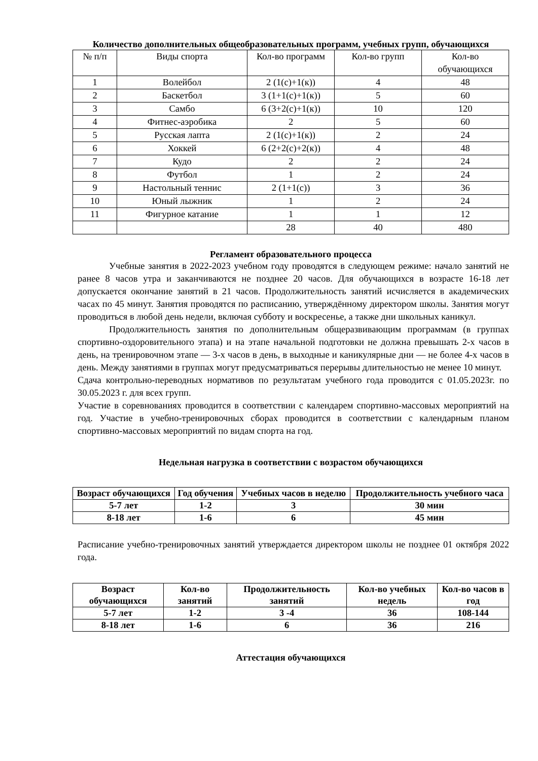Количество дополнительных общеобразовательных программ, учебных групп, обучающихся
| № п/п | Виды спорта | Кол-во программ | Кол-во групп | Кол-во обучающихся |
| --- | --- | --- | --- | --- |
| 1 | Волейбол | 2 (1(с)+1(к)) | 4 | 48 |
| 2 | Баскетбол | 3 (1+1(с)+1(к)) | 5 | 60 |
| 3 | Самбо | 6 (3+2(с)+1(к)) | 10 | 120 |
| 4 | Фитнес-аэробика | 2 | 5 | 60 |
| 5 | Русская лапта | 2 (1(с)+1(к)) | 2 | 24 |
| 6 | Хоккей | 6 (2+2(с)+2(к)) | 4 | 48 |
| 7 | Кудо | 2 | 2 | 24 |
| 8 | Футбол | 1 | 2 | 24 |
| 9 | Настольный теннис | 2 (1+1(с)) | 3 | 36 |
| 10 | Юный лыжник | 1 | 2 | 24 |
| 11 | Фигурное катание | 1 | 1 | 12 |
| | | 28 | 40 | 480 |
Регламент образовательного процесса
Учебные занятия в 2022-2023 учебном году проводятся в следующем режиме: начало занятий не ранее 8 часов утра и заканчиваются не позднее 20 часов. Для обучающихся в возрасте 16-18 лет допускается окончание занятий в 21 часов. Продолжительность занятий исчисляется в академических часах по 45 минут. Занятия проводятся по расписанию, утверждённому директором школы. Занятия могут проводиться в любой день недели, включая субботу и воскресенье, а также дни школьных каникул.
Продолжительность занятия по дополнительным общеразвивающим программам (в группах спортивно-оздоровительного этапа) и на этапе начальной подготовки не должна превышать 2-х часов в день, на тренировочном этапе — 3-х часов в день, в выходные и каникулярные дни — не более 4-х часов в день. Между занятиями в группах могут предусматриваться перерывы длительностью не менее 10 минут.
Сдача контрольно-переводных нормативов по результатам учебного года проводится с 01.05.2023г. по 30.05.2023 г. для всех групп.
Участие в соревнованиях проводится в соответствии с календарем спортивно-массовых мероприятий на год. Участие в учебно-тренировочных сборах проводится в соответствии с календарным планом спортивно-массовых мероприятий по видам спорта на год.
Недельная нагрузка в соответствии с возрастом обучающихся
| Возраст обучающихся | Год обучения | Учебных часов в неделю | Продолжительность учебного часа |
| --- | --- | --- | --- |
| 5-7 лет | 1-2 | 3 | 30 мин |
| 8-18 лет | 1-6 | 6 | 45 мин |
Расписание учебно-тренировочных занятий утверждается директором школы не позднее 01 октября 2022 года.
| Возраст обучающихся | Кол-во занятий | Продолжительность занятий | Кол-во учебных недель | Кол-во часов в год |
| --- | --- | --- | --- | --- |
| 5-7 лет | 1-2 | 3 -4 | 36 | 108-144 |
| 8-18 лет | 1-6 | 6 | 36 | 216 |
Аттестация обучающихся